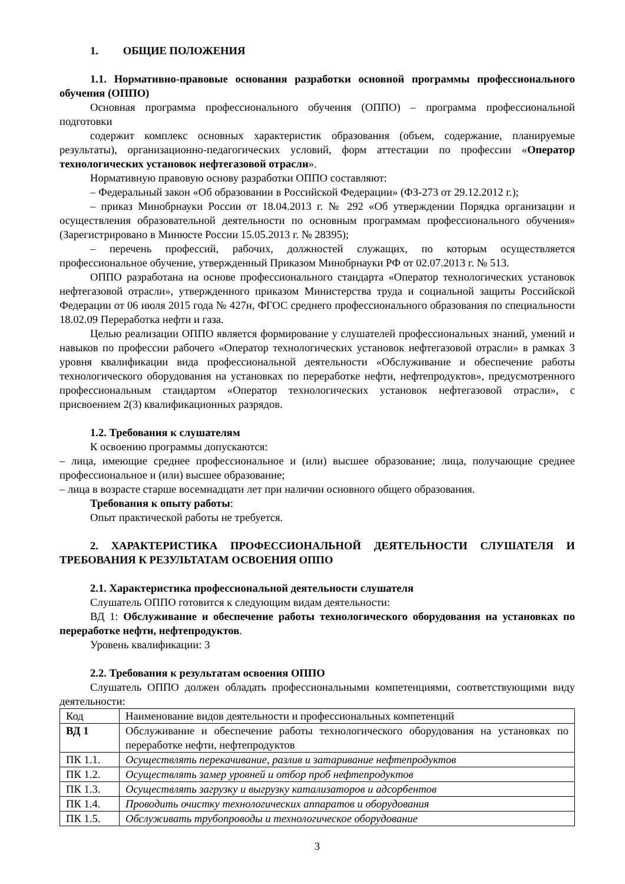1. ОБЩИЕ ПОЛОЖЕНИЯ
1.1. Нормативно-правовые основания разработки основной программы профессионального обучения (ОППО)
Основная программа профессионального обучения (ОППО) – программа профессиональной подготовки
содержит комплекс основных характеристик образования (объем, содержание, планируемые результаты), организационно-педагогических условий, форм аттестации по профессии «Оператор технологических установок нефтегазовой отрасли».
Нормативную правовую основу разработки ОППО составляют:
– Федеральный закон «Об образовании в Российской Федерации» (ФЗ-273 от 29.12.2012 г.);
– приказ Минобрнауки России от 18.04.2013 г. № 292 «Об утверждении Порядка организации и осуществления образовательной деятельности по основным программам профессионального обучения» (Зарегистрировано в Минюсте России 15.05.2013 г. № 28395);
– перечень профессий, рабочих, должностей служащих, по которым осуществляется профессиональное обучение, утвержденный Приказом Минобрнауки РФ от 02.07.2013 г. № 513.
ОППО разработана на основе профессионального стандарта «Оператор технологических установок нефтегазовой отрасли», утвержденного приказом Министерства труда и социальной защиты Российской Федерации от 06 июля 2015 года № 427н, ФГОС среднего профессионального образования по специальности 18.02.09 Переработка нефти и газа.
Целью реализации ОППО является формирование у слушателей профессиональных знаний, умений и навыков по профессии рабочего «Оператор технологических установок нефтегазовой отрасли» в рамках 3 уровня квалификации вида профессиональной деятельности «Обслуживание и обеспечение работы технологического оборудования на установках по переработке нефти, нефтепродуктов», предусмотренного профессиональным стандартом «Оператор технологических установок нефтегазовой отрасли», с присвоением 2(3) квалификационных разрядов.
1.2. Требования к слушателям
К освоению программы допускаются:
– лица, имеющие среднее профессиональное и (или) высшее образование; лица, получающие среднее профессиональное и (или) высшее образование;
– лица в возрасте старше восемнадцати лет при наличии основного общего образования.
Требования к опыту работы:
Опыт практической работы не требуется.
2. ХАРАКТЕРИСТИКА ПРОФЕССИОНАЛЬНОЙ ДЕЯТЕЛЬНОСТИ СЛУШАТЕЛЯ И ТРЕБОВАНИЯ К РЕЗУЛЬТАТАМ ОСВОЕНИЯ ОППО
2.1. Характеристика профессиональной деятельности слушателя
Слушатель ОППО готовится к следующим видам деятельности:
ВД 1: Обслуживание и обеспечение работы технологического оборудования на установках по переработке нефти, нефтепродуктов.
Уровень квалификации: 3
2.2. Требования к результатам освоения ОППО
Слушатель ОППО должен обладать профессиональными компетенциями, соответствующими виду деятельности:
| Код | Наименование видов деятельности и профессиональных компетенций |
| ВД 1 | Обслуживание и обеспечение работы технологического оборудования на установках по переработке нефти, нефтепродуктов |
| ПК 1.1. | Осуществлять перекачивание, разлив и затаривание нефтепродуктов |
| ПК 1.2. | Осуществлять замер уровней и отбор проб нефтепродуктов |
| ПК 1.3. | Осуществлять загрузку и выгрузку катализаторов и адсорбентов |
| ПК 1.4. | Проводить очистку технологических аппаратов и оборудования |
| ПК 1.5. | Обслуживать трубопроводы и технологическое оборудование |
3